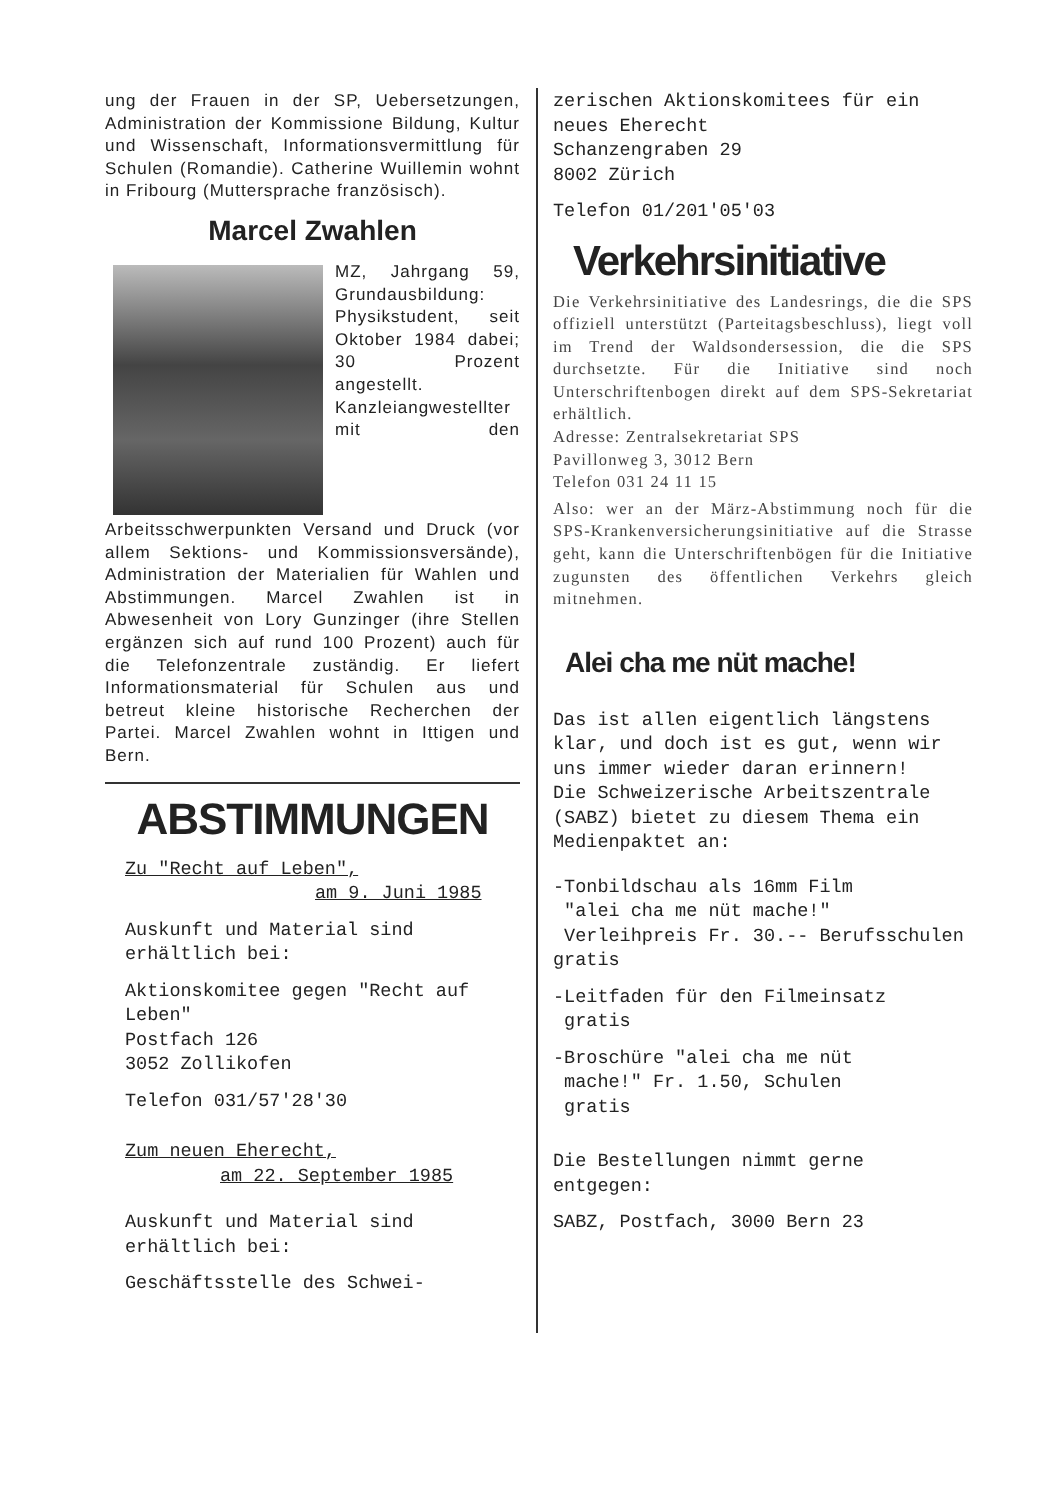ung der Frauen in der SP, Uebersetzungen, Administration der Kommissione Bildung, Kultur und Wissenschaft, Informationsvermittlung für Schulen (Romandie). Catherine Wuillemin wohnt in Fribourg (Muttersprache französisch).
Marcel Zwahlen
MZ, Jahrgang 59, Grundausbildung: Physikstudent, seit Oktober 1984 dabei; 30 Prozent angestellt. Kanzleiangwestellter mit den Arbeitsschwerpunkten Versand und Druck (vor allem Sektions- und Kommissionsversände), Administration der Materialien für Wahlen und Abstimmungen. Marcel Zwahlen ist in Abwesenheit von Lory Gunzinger (ihre Stellen ergänzen sich auf rund 100 Prozent) auch für die Telefonzentrale zuständig. Er liefert Informationsmaterial für Schulen aus und betreut kleine historische Recherchen der Partei. Marcel Zwahlen wohnt in Ittigen und Bern.
ABSTIMMUNGEN
Zu "Recht auf Leben",
am 9. Juni 1985
Auskunft und Material sind erhältlich bei:
Aktionskomitee gegen "Recht auf Leben"
Postfach 126
3052 Zollikofen
Telefon 031/57'28'30
Zum neuen Eherecht,
am 22. September 1985
Auskunft und Material sind erhältlich bei:
Geschäftsstelle des Schwei-
zerischen Aktionskomitees für ein neues Eherecht
Schanzengraben 29
8002 Zürich
Telefon 01/201'05'03
Verkehrsinitiative
Die Verkehrsinitiative des Landesrings, die die SPS offiziell unterstützt (Parteitagsbeschluss), liegt voll im Trend der Waldsondersession, die die SPS durchsetzte. Für die Initiative sind noch Unterschriftenbogen direkt auf dem SPS-Sekretariat erhältlich.
Adresse: Zentralsekretariat SPS
Pavillonweg 3, 3012 Bern
Telefon 031 24 11 15
Also: wer an der März-Abstimmung noch für die SPS-Krankenversicherungsinitiative auf die Strasse geht, kann die Unterschriftenbögen für die Initiative zugunsten des öffentlichen Verkehrs gleich mitnehmen.
Alei cha me nüt mache!
Das ist allen eigentlich längstens klar, und doch ist es gut, wenn wir uns immer wieder daran erinnern!
Die Schweizerische Arbeitszentrale (SABZ) bietet zu diesem Thema ein Medienpaktet an:
-Tonbildschau als 16mm Film
"alei cha me nüt mache!"
Verleihpreis Fr. 30.-- Berufsschulen gratis
-Leitfaden für den Filmeinsatz
gratis
-Broschüre "alei cha me nüt
mache!" Fr. 1.50, Schulen
gratis
Die Bestellungen nimmt gerne entgegen:
SABZ, Postfach, 3000 Bern 23